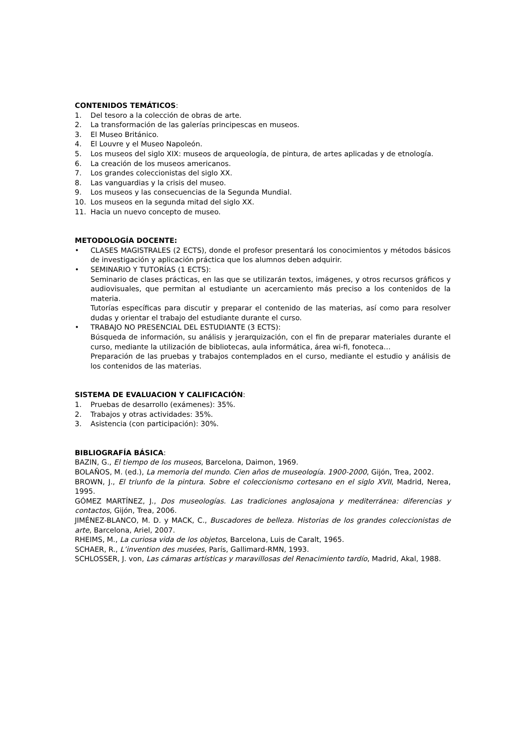CONTENIDOS TEMÁTICOS:
1. Del tesoro a la colección de obras de arte.
2. La transformación de las galerías principescas en museos.
3. El Museo Británico.
4. El Louvre y el Museo Napoleón.
5. Los museos del siglo XIX: museos de arqueología, de pintura, de artes aplicadas y de etnología.
6. La creación de los museos americanos.
7. Los grandes coleccionistas del siglo XX.
8. Las vanguardias y la crisis del museo.
9. Los museos y las consecuencias de la Segunda Mundial.
10. Los museos en la segunda mitad del siglo XX.
11. Hacia un nuevo concepto de museo.
METODOLOGÍA DOCENTE:
• CLASES MAGISTRALES (2 ECTS), donde el profesor presentará los conocimientos y métodos básicos de investigación y aplicación práctica que los alumnos deben adquirir.
• SEMINARIO Y TUTORÍAS (1 ECTS):
Seminario de clases prácticas, en las que se utilizarán textos, imágenes, y otros recursos gráficos y audiovisuales, que permitan al estudiante un acercamiento más preciso a los contenidos de la materia.
Tutorías específicas para discutir y preparar el contenido de las materias, así como para resolver dudas y orientar el trabajo del estudiante durante el curso.
• TRABAJO NO PRESENCIAL DEL ESTUDIANTE (3 ECTS):
Búsqueda de información, su análisis y jerarquización, con el fin de preparar materiales durante el curso, mediante la utilización de bibliotecas, aula informática, área wi-fi, fonoteca…
Preparación de las pruebas y trabajos contemplados en el curso, mediante el estudio y análisis de los contenidos de las materias.
SISTEMA DE EVALUACION Y CALIFICACIÓN:
1. Pruebas de desarrollo (exámenes): 35%.
2. Trabajos y otras actividades: 35%.
3. Asistencia (con participación): 30%.
BIBLIOGRAFÍA BÁSICA:
BAZIN, G., El tiempo de los museos, Barcelona, Daimon, 1969.
BOLAÑOS, M. (ed.), La memoria del mundo. Cien años de museología. 1900-2000, Gijón, Trea, 2002.
BROWN, J., El triunfo de la pintura. Sobre el coleccionismo cortesano en el siglo XVII, Madrid, Nerea, 1995.
GÓMEZ MARTÍNEZ, J., Dos museologías. Las tradiciones anglosajona y mediterránea: diferencias y contactos, Gijón, Trea, 2006.
JIMÉNEZ-BLANCO, M. D. y MACK, C., Buscadores de belleza. Historias de los grandes coleccionistas de arte, Barcelona, Ariel, 2007.
RHEIMS, M., La curiosa vida de los objetos, Barcelona, Luis de Caralt, 1965.
SCHAER, R., L’invention des musées, París, Gallimard-RMN, 1993.
SCHLOSSER, J. von, Las cámaras artísticas y maravillosas del Renacimiento tardío, Madrid, Akal, 1988.